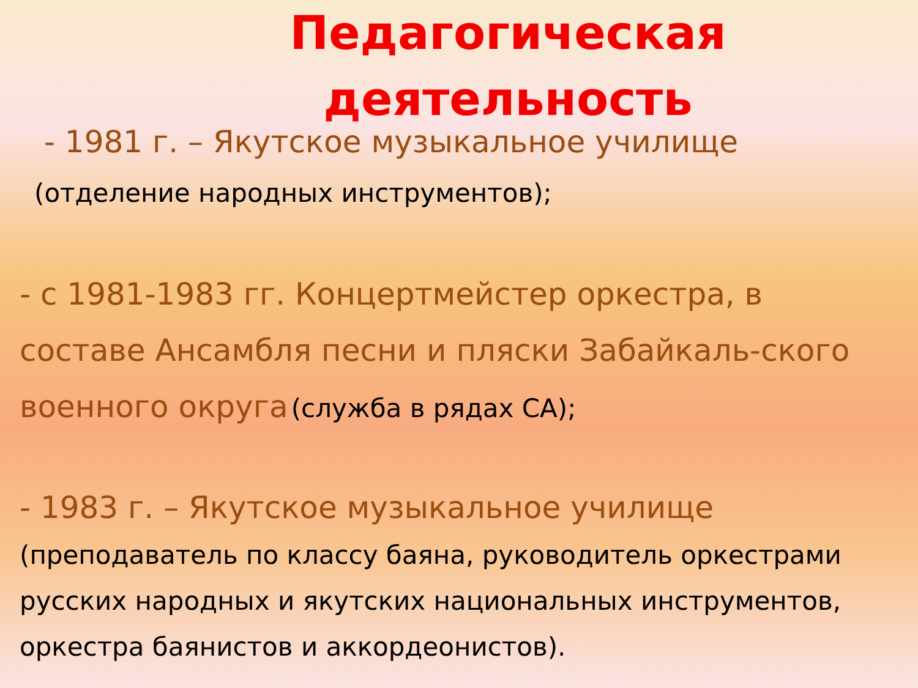Педагогическая деятельность
- 1981 г. – Якутское музыкальное училище (отделение народных инструментов);
- с 1981-1983 гг. Концертмейстер оркестра, в составе Ансамбля песни и пляски Забайкаль-ского военного округа (служба в рядах СА);
- 1983 г. – Якутское музыкальное училище (преподаватель по классу баяна, руководитель оркестрами русских народных и якутских национальных инструментов, оркестра баянистов и аккордеонистов).